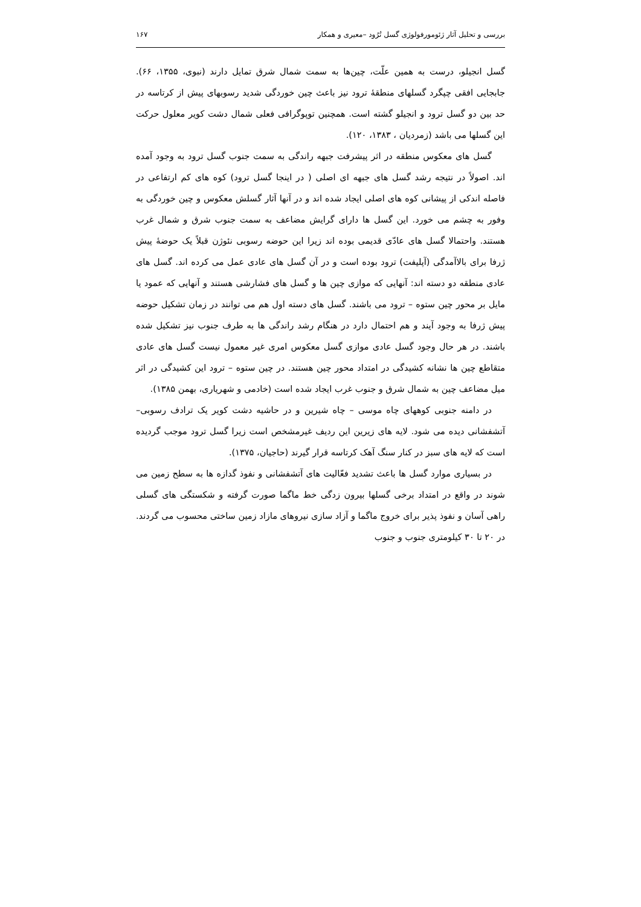بررسی و تحلیل آثار ژئومورفولوژی گسل تُرُود –معیری و همکار ۱۶۷
گسل انجیلو، درست به همین علّت، چین‌ها به سمت شمال شرق تمایل دارند (نبوی، ۱۳۵۵، ۶۶). جابجایی افقی چپگرد گسلهای منطقهٔ ترود نیز باعث چین خوردگی شدید رسوبهای پیش از کرتاسه در حد بین دو گسل ترود و انجیلو گشته است. همچنین توپوگرافی فعلی شمال دشت کویر معلول حرکت این گسلها می باشد (زمردیان ، ۱۳۸۳، ۱۲۰).
گسل های معکوس منطقه در اثر پیشرفت جبهه راندگی به سمت جنوب گسل ترود به وجود آمده اند. اصولاً در نتیجه رشد گسل های جبهه ای اصلی ( در اینجا گسل ترود) کوه های کم ارتفاعی در فاصله اندکی از پیشانی کوه های اصلی ایجاد شده اند و در آنها آثار گسلش معکوس و چین خوردگی به وفور به چشم می خورد. این گسل ها دارای گرایش مضاعف به سمت جنوب شرق و شمال غرب هستند. واحتمالا گسل های عادّی قدیمی بوده اند زیرا این حوضه رسوبی نئوژن قبلاً یک حوضهٔ پیش ژرفا برای بالاآمدگی (آپلیفت) ترود بوده است و در آن گسل های عادی عمل می کرده اند. گسل های عادی منطقه دو دسته اند: آنهایی که موازی چین ها و گسل های فشارشی هستند و آنهایی که عمود یا مایل بر محور چین ستوه – ترود می باشند. گسل های دسته اول هم می توانند در زمان تشکیل حوضه پیش ژرفا به وجود آیند و هم احتمال دارد در هنگام رشد راندگی ها به طرف جنوب نیز تشکیل شده باشند. در هر حال وجود گسل عادی موازی گسل معکوس امری غیر معمول نیست گسل های عادی متقاطع چین ها نشانه کشیدگی در امتداد محور چین هستند. در چین ستوه – ترود این کشیدگی در اثر میل مضاعف چین به شمال شرق و جنوب غرب ایجاد شده است (خادمی و شهریاری، بهمن ۱۳۸۵).
در دامنه جنوبی کوههای چاه موسی – چاه شیرین و در حاشیه دشت کویر یک ترادف رسوبی– آتشفشانی دیده می شود. لایه های زیرین این ردیف غیرمشخص است زیرا گسل ترود موجب گردیده است که لایه های سبز در کنار سنگ آهک کرتاسه قرار گیرند (حاجیان، ۱۳۷۵).
در بسیاری موارد گسل ها باعث تشدید فعّالیت های آتشفشانی و نفوذ گدازه ها به سطح زمین می شوند در واقع در امتداد برخی گسلها بیرون زدگی خط ماگما صورت گرفته و شکستگی های گسلی راهی آسان و نفوذ پذیر برای خروج ماگما و آزاد سازی نیروهای مازاد زمین ساختی محسوب می گردند. در ۲۰ تا ۳۰ کیلومتری جنوب و جنوب